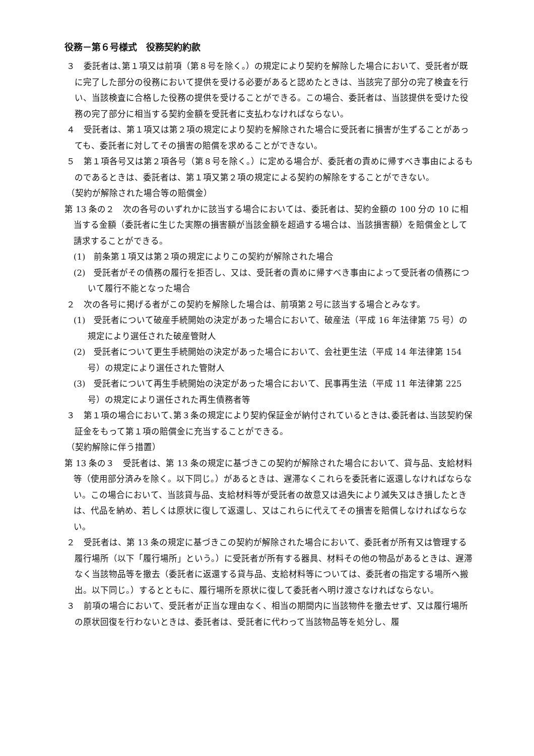役務－第６号様式　役務契約約款
３　委託者は､第１項又は前項（第８号を除く｡）の規定により契約を解除した場合において、受託者が既に完了した部分の役務において提供を受ける必要があると認めたときは、当該完了部分の完了検査を行い、当該検査に合格した役務の提供を受けることができる。この場合、委託者は、当該提供を受けた役務の完了部分に相当する契約金額を受託者に支払わなければならない。
４　受託者は、第１項又は第２項の規定により契約を解除された場合に受託者に損害が生ずることがあっても、委託者に対してその損害の賠償を求めることができない。
５　第１項各号又は第２項各号（第８号を除く。）に定める場合が、委託者の責めに帰すべき事由によるものであるときは、委託者は、第１項又第２項の規定による契約の解除をすることができない。
（契約が解除された場合等の賠償金）
第 13 条の２　次の各号のいずれかに該当する場合においては、委託者は、契約金額の 100 分の 10 に相当する金額（委託者に生じた実際の損害額が当該金額を超過する場合は、当該損害額）を賠償金として請求することができる。
(1)　前条第１項又は第２項の規定によりこの契約が解除された場合
(2)　受託者がその債務の履行を拒否し、又は、受託者の責めに帰すべき事由によって受託者の債務について履行不能となった場合
２　次の各号に掲げる者がこの契約を解除した場合は、前項第２号に該当する場合とみなす。
(1)　受託者について破産手続開始の決定があった場合において、破産法（平成 16 年法律第 75 号）の規定により選任された破産管財人
(2)　受託者について更生手続開始の決定があった場合において、会社更生法（平成 14 年法律第 154 号）の規定により選任された管財人
(3)　受託者について再生手続開始の決定があった場合において、民事再生法（平成 11 年法律第 225 号）の規定により選任された再生債務者等
３　第１項の場合において､第３条の規定により契約保証金が納付されているときは､委託者は､当該契約保証金をもって第１項の賠償金に充当することができる。
（契約解除に伴う措置）
第 13 条の３　受託者は、第 13 条の規定に基づきこの契約が解除された場合において、貸与品、支給材料等（使用部分済みを除く。以下同じ。）があるときは、遅滞なくこれらを委託者に返還しなければならない。この場合において、当該貸与品、支給材料等が受託者の故意又は過失により滅失又はき損したときは、代品を納め、若しくは原状に復して返還し、又はこれらに代えてその損害を賠償しなければならない。
２　受託者は、第 13 条の規定に基づきこの契約が解除された場合において、委託者が所有又は管理する履行場所（以下「履行場所」という。）に受託者が所有する器具、材料その他の物品があるときは、遅滞なく当該物品等を撤去（委託者に返還する貸与品、支給材料等については、委託者の指定する場所へ搬出。以下同じ。）するとともに、履行場所を原状に復して委託者へ明け渡さなければならない。
３　前項の場合において、受託者が正当な理由なく、相当の期間内に当該物件を撤去せず、又は履行場所の原状回復を行わないときは、委託者は、受託者に代わって当該物品等を処分し、履